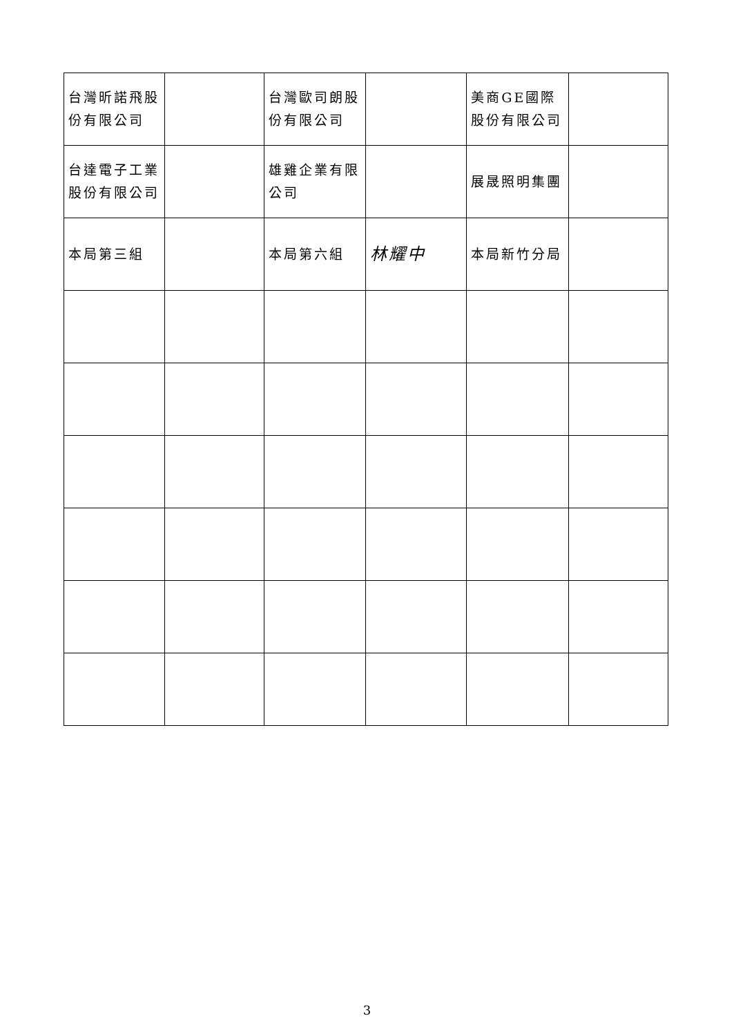| 台灣昕諾飛股份有限公司 | | 台灣歐司朗股份有限公司 | | 美商GE國際股份有限公司 | |
| 台達電子工業股份有限公司 | | 雄雞企業有限公司 | | 展晟照明集團 | |
| 本局第三組 | | 本局第六組 | 林耀中 | 本局新竹分局 | |
3